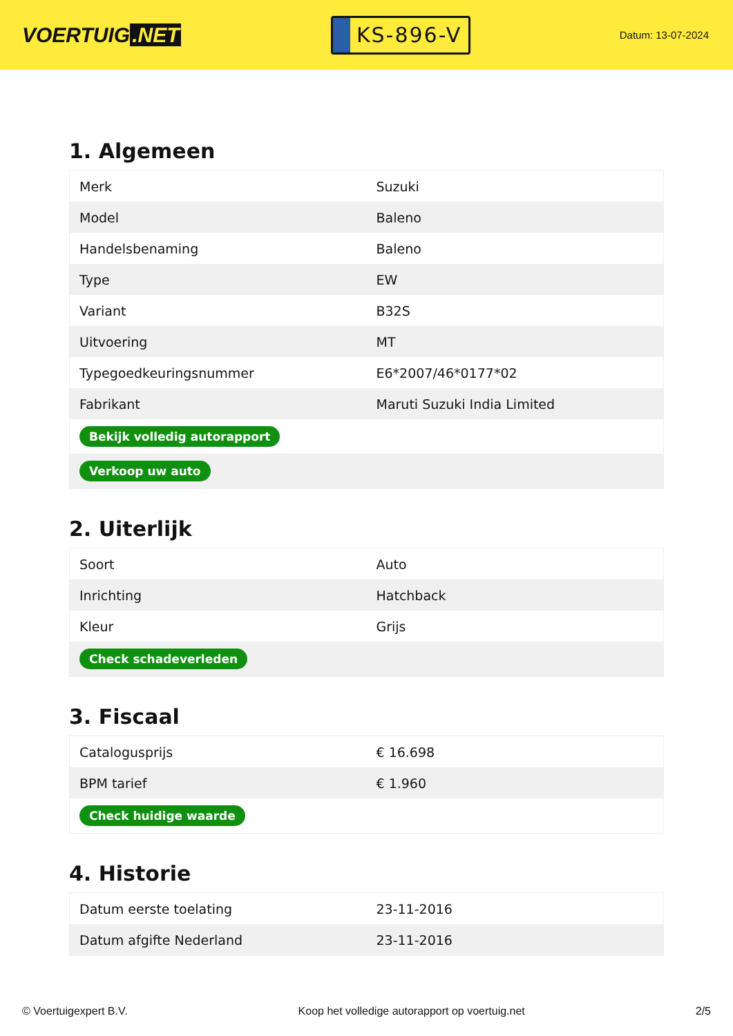VOERTUIG.NET
KS-896-V
Datum: 13-07-2024
1. Algemeen
| Merk | Suzuki |
| Model | Baleno |
| Handelsbenaming | Baleno |
| Type | EW |
| Variant | B32S |
| Uitvoering | MT |
| Typegoedkeuringsnummer | E6*2007/46*0177*02 |
| Fabrikant | Maruti Suzuki India Limited |
| Bekijk volledig autorapport | |
| Verkoop uw auto | |
2. Uiterlijk
| Soort | Auto |
| Inrichting | Hatchback |
| Kleur | Grijs |
| Check schadeverleden | |
3. Fiscaal
| Catalogusprijs | € 16.698 |
| BPM tarief | € 1.960 |
| Check huidige waarde | |
4. Historie
| Datum eerste toelating | 23-11-2016 |
| Datum afgifte Nederland | 23-11-2016 |
© Voertuigexpert B.V. Koop het volledige autorapport op voertuig.net 2/5